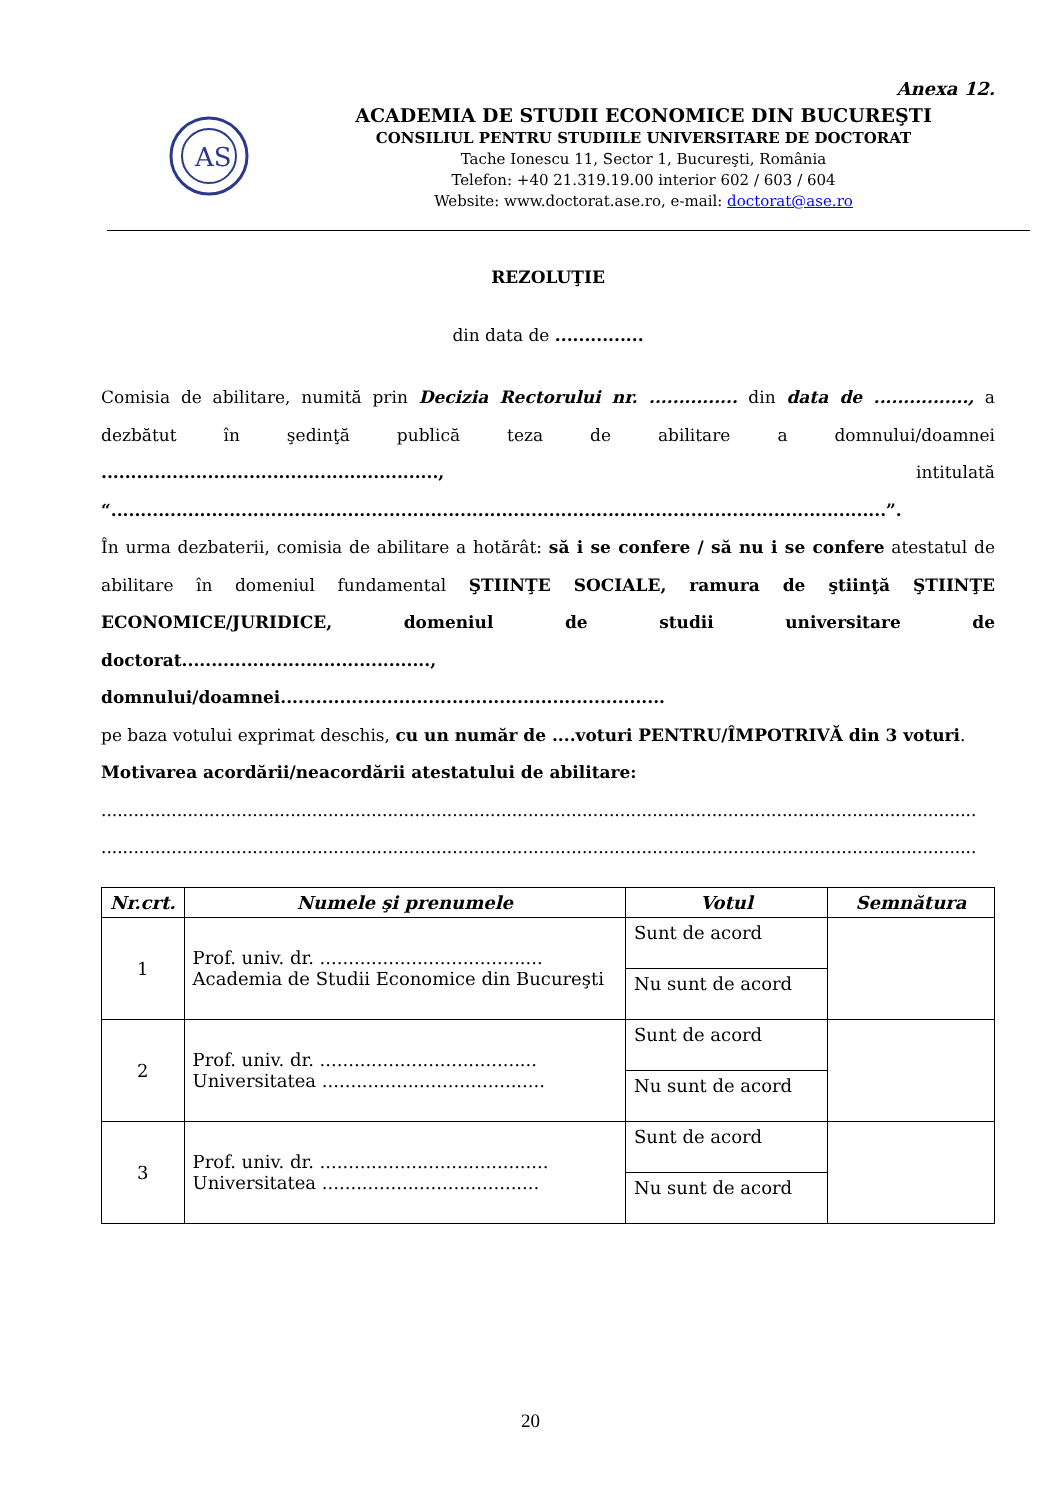Anexa 12.
AS
ACADEMIA DE STUDII ECONOMICE DIN BUCUREŞTI
CONSILIUL PENTRU STUDIILE UNIVERSITARE DE DOCTORAT
Tache Ionescu 11, Sector 1, Bucureşti, România
Telefon: +40 21.319.19.00 interior 602 / 603 / 604
Website: www.doctorat.ase.ro, e-mail: doctorat@ase.ro
REZOLUŢIE
din data de ...............
Comisia de abilitare, numită prin Decizia Rectorului nr. ............... din data de ................, a dezbătut în şedinţă publică teza de abilitare a domnului/doamnei ........................................................., intitulată “...................................................................................................................................”.
În urma dezbaterii, comisia de abilitare a hotărât: să i se confere / să nu i se confere atestatul de abilitare în domeniul fundamental ŞTIINŢE SOCIALE, ramura de ştiinţă ŞTIINŢE ECONOMICE/JURIDICE, domeniul de studii universitare de doctorat.........................................., domnului/doamnei.................................................................
pe baza votului exprimat deschis, cu un număr de ....voturi PENTRU/ÎMPOTRIVĂ din 3 voturi.
Motivarea acordării/neacordării atestatului de abilitare:
..................................................................................................................................................................
..................................................................................................................................................................
| Nr.crt. | Numele şi prenumele | Votul | Semnătura |
| --- | --- | --- | --- |
| 1 | Prof. univ. dr. ....................................... Academia de Studii Economice din Bucureşti | Sunt de acord | |
| | | Nu sunt de acord | |
| 2 | Prof. univ. dr. ...................................... Universitatea ....................................... | Sunt de acord | |
| | | Nu sunt de acord | |
| 3 | Prof. univ. dr. ........................................ Universitatea ...................................... | Sunt de acord | |
| | | Nu sunt de acord | |
20